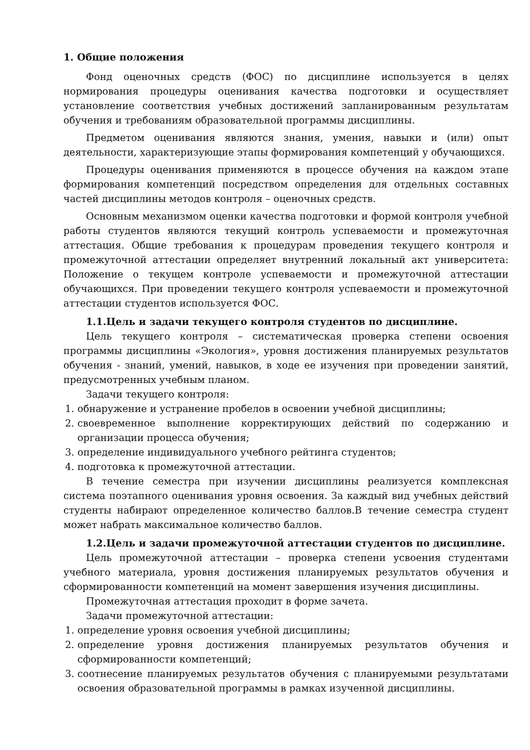1. Общие положения
Фонд оценочных средств (ФОС) по дисциплине используется в целях нормирования процедуры оценивания качества подготовки и осуществляет установление соответствия учебных достижений запланированным результатам обучения и требованиям образовательной программы дисциплины.
Предметом оценивания являются знания, умения, навыки и (или) опыт деятельности, характеризующие этапы формирования компетенций у обучающихся.
Процедуры оценивания применяются в процессе обучения на каждом этапе формирования компетенций посредством определения для отдельных составных частей дисциплины методов контроля – оценочных средств.
Основным механизмом оценки качества подготовки и формой контроля учебной работы студентов являются текущий контроль успеваемости и промежуточная аттестация. Общие требования к процедурам проведения текущего контроля и промежуточной аттестации определяет внутренний локальный акт университета: Положение о текущем контроле успеваемости и промежуточной аттестации обучающихся. При проведении текущего контроля успеваемости и промежуточной аттестации студентов используется ФОС.
1.1.Цель и задачи текущего контроля студентов по дисциплине.
Цель текущего контроля – систематическая проверка степени освоения программы дисциплины «Экология», уровня достижения планируемых результатов обучения - знаний, умений, навыков, в ходе ее изучения при проведении занятий, предусмотренных учебным планом.
Задачи текущего контроля:
1. обнаружение и устранение пробелов в освоении учебной дисциплины;
2. своевременное выполнение корректирующих действий по содержанию и организации процесса обучения;
3. определение индивидуального учебного рейтинга студентов;
4. подготовка к промежуточной аттестации.
В течение семестра при изучении дисциплины реализуется комплексная система поэтапного оценивания уровня освоения. За каждый вид учебных действий студенты набирают определенное количество баллов.В течение семестра студент может набрать максимальное количество баллов.
1.2.Цель и задачи промежуточной аттестации студентов по дисциплине.
Цель промежуточной аттестации – проверка степени усвоения студентами учебного материала, уровня достижения планируемых результатов обучения и сформированности компетенций на момент завершения изучения дисциплины.
Промежуточная аттестация проходит в форме зачета.
Задачи промежуточной аттестации:
1. определение уровня освоения учебной дисциплины;
2. определение уровня достижения планируемых результатов обучения и сформированности компетенций;
3. соотнесение планируемых результатов обучения с планируемыми результатами освоения образовательной программы в рамках изученной дисциплины.